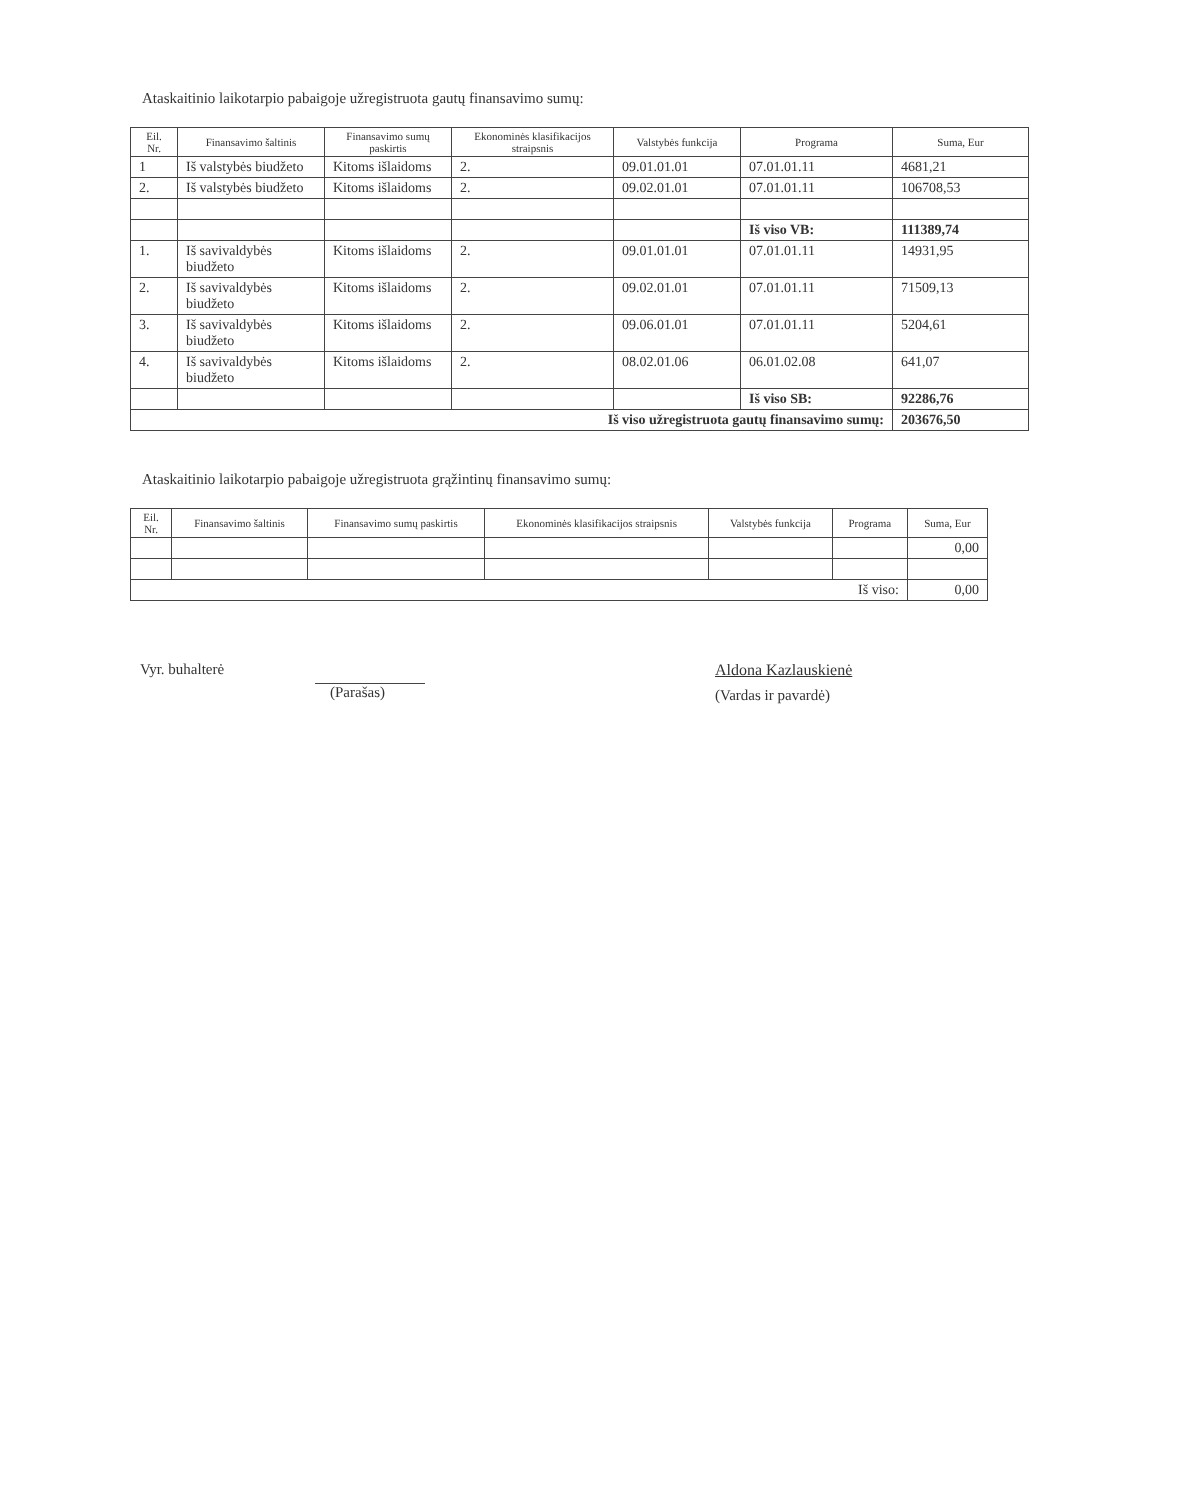Ataskaitinio laikotarpio pabaigoje užregistruota gautų finansavimo sumų:
| Eil. Nr. | Finansavimo šaltinis | Finansavimo sumų paskirtis | Ekonominės klasifikacijos straipsnis | Valstybės funkcija | Programa | Suma, Eur |
| --- | --- | --- | --- | --- | --- | --- |
| 1 | Iš valstybės biudžeto | Kitoms išlaidoms | 2. | 09.01.01.01 | 07.01.01.11 | 4681,21 |
| 2. | Iš valstybės biudžeto | Kitoms išlaidoms | 2. | 09.02.01.01 | 07.01.01.11 | 106708,53 |
| | | | | | Iš viso VB: | 111389,74 |
| 1. | Iš savivaldybės biudžeto | Kitoms išlaidoms | 2. | 09.01.01.01 | 07.01.01.11 | 14931,95 |
| 2. | Iš savivaldybės biudžeto | Kitoms išlaidoms | 2. | 09.02.01.01 | 07.01.01.11 | 71509,13 |
| 3. | Iš savivaldybės biudžeto | Kitoms išlaidoms | 2. | 09.06.01.01 | 07.01.01.11 | 5204,61 |
| 4. | Iš savivaldybės biudžeto | Kitoms išlaidoms | 2. | 08.02.01.06 | 06.01.02.08 | 641,07 |
| | | | | | Iš viso SB: | 92286,76 |
| Iš viso užregistruota gautų finansavimo sumų: | | | | | | 203676,50 |
Ataskaitinio laikotarpio pabaigoje užregistruota grąžintinų finansavimo sumų:
| Eil. Nr. | Finansavimo šaltinis | Finansavimo sumų paskirtis | Ekonominės klasifikacijos straipsnis | Valstybės funkcija | Programa | Suma, Eur |
| --- | --- | --- | --- | --- | --- | --- |
| | | | | | | 0,00 |
| Iš viso: | | | | | | 0,00 |
Vyr. buhalterė (Parašas) Aldona Kazlauskienė
(Vardas ir pavardė)